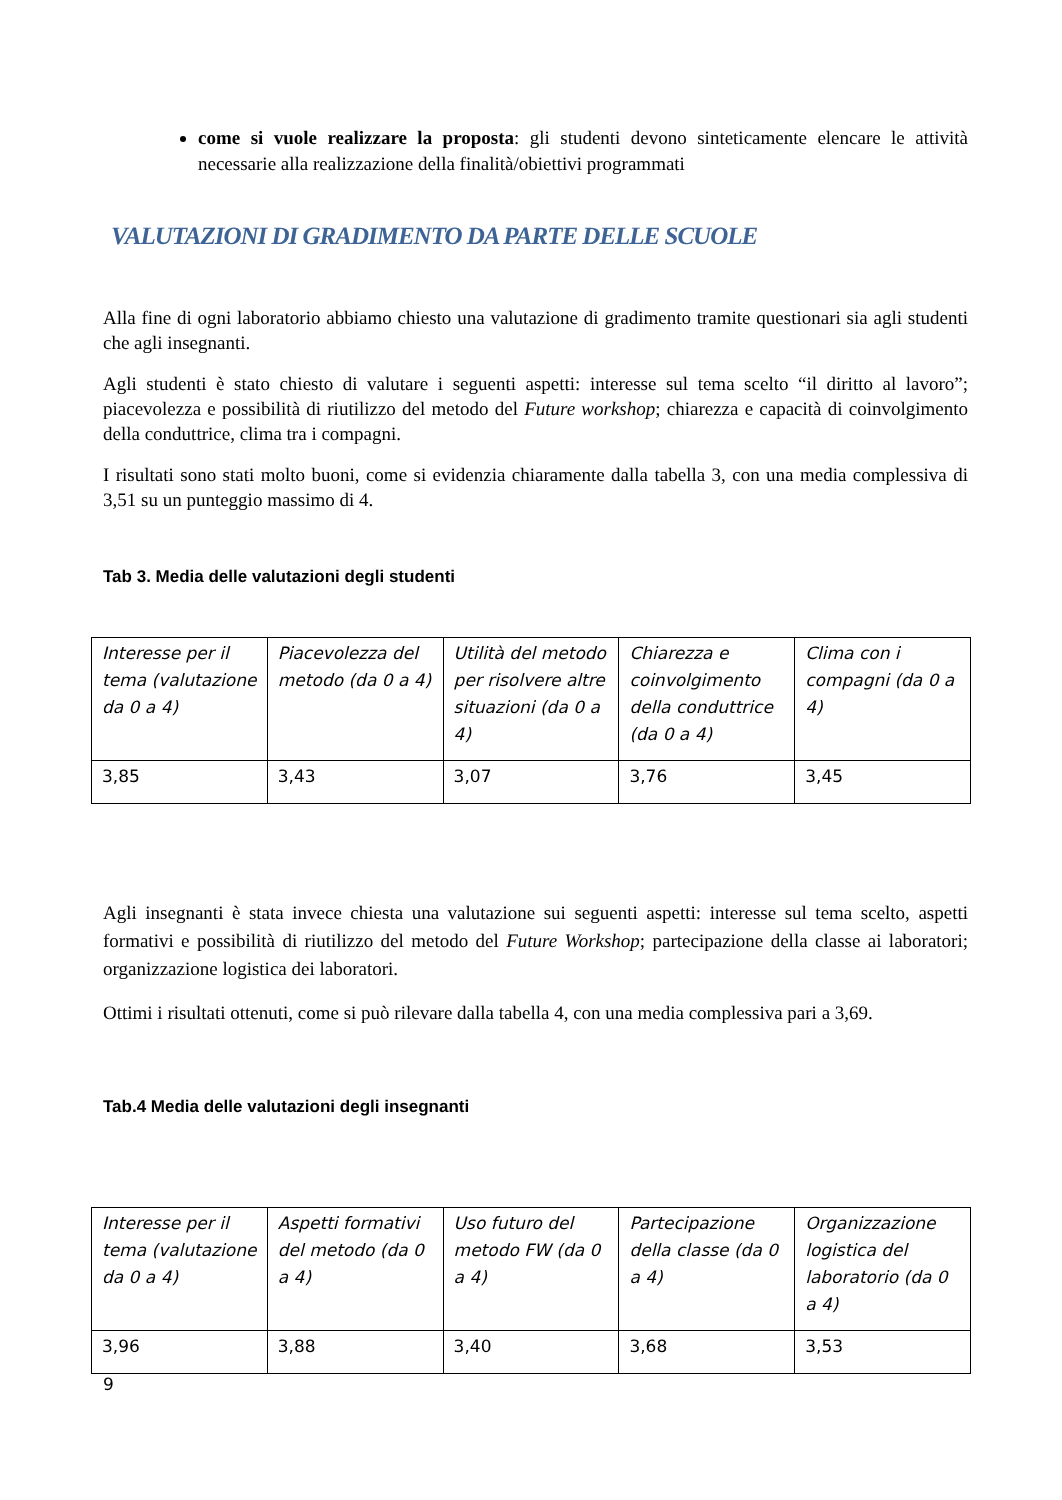come si vuole realizzare la proposta: gli studenti devono sinteticamente elencare le attività necessarie alla realizzazione della finalità/obiettivi programmati
VALUTAZIONI DI GRADIMENTO DA PARTE DELLE SCUOLE
Alla fine di ogni laboratorio abbiamo chiesto una valutazione di gradimento tramite questionari sia agli studenti che agli insegnanti.
Agli studenti è stato chiesto di valutare i seguenti aspetti: interesse sul tema scelto “il diritto al lavoro”; piacevolezza e possibilità di riutilizzo del metodo del Future workshop; chiarezza e capacità di coinvolgimento della conduttrice, clima tra i compagni.
I risultati sono stati molto buoni, come si evidenzia chiaramente dalla tabella 3, con una media complessiva di 3,51 su un punteggio massimo di 4.
Tab 3. Media delle valutazioni degli studenti
| Interesse per il tema (valutazione da 0 a 4) | Piacevolezza del metodo (da 0 a 4) | Utilità del metodo per risolvere altre situazioni (da 0 a 4) | Chiarezza e coinvolgimento della conduttrice (da 0 a 4) | Clima con i compagni (da 0 a 4) |
| 3,85 | 3,43 | 3,07 | 3,76 | 3,45 |
Agli insegnanti è stata invece chiesta una valutazione sui seguenti aspetti: interesse sul tema scelto, aspetti formativi e possibilità di riutilizzo del metodo del Future Workshop; partecipazione della classe ai laboratori; organizzazione logistica dei laboratori.
Ottimi i risultati ottenuti, come si può rilevare dalla tabella 4, con una media complessiva pari a 3,69.
Tab.4 Media delle valutazioni degli insegnanti
| Interesse per il tema (valutazione da 0 a 4) | Aspetti formativi del metodo (da 0 a 4) | Uso futuro del metodo FW (da 0 a 4) | Partecipazione della classe (da 0 a 4) | Organizzazione logistica del laboratorio (da 0 a 4) |
| 3,96 | 3,88 | 3,40 | 3,68 | 3,53 |
9